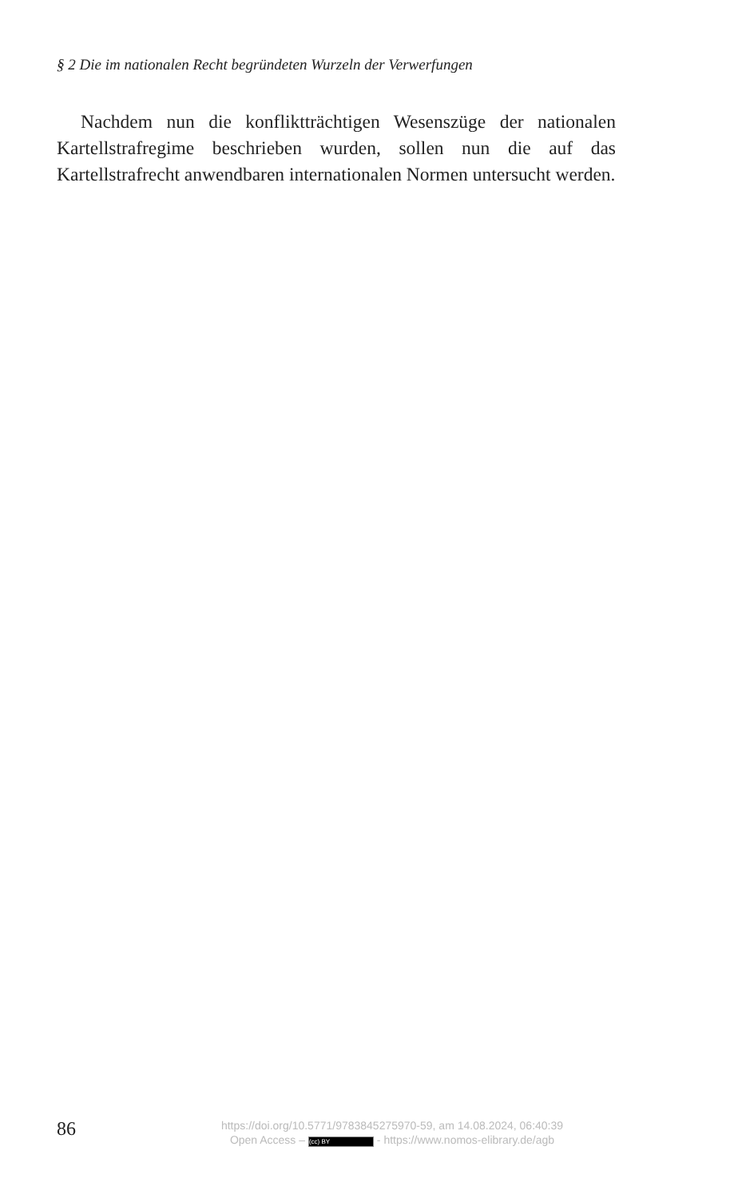§ 2 Die im nationalen Recht begründeten Wurzeln der Verwerfungen
Nachdem nun die konfliktträchtigen Wesenszüge der nationalen Kartellstrafregime beschrieben wurden, sollen nun die auf das Kartellstrafrecht anwendbaren internationalen Normen untersucht werden.
86
https://doi.org/10.5771/9783845275970-59, am 14.08.2024, 06:40:39
Open Access – (cc) BY - https://www.nomos-elibrary.de/agb